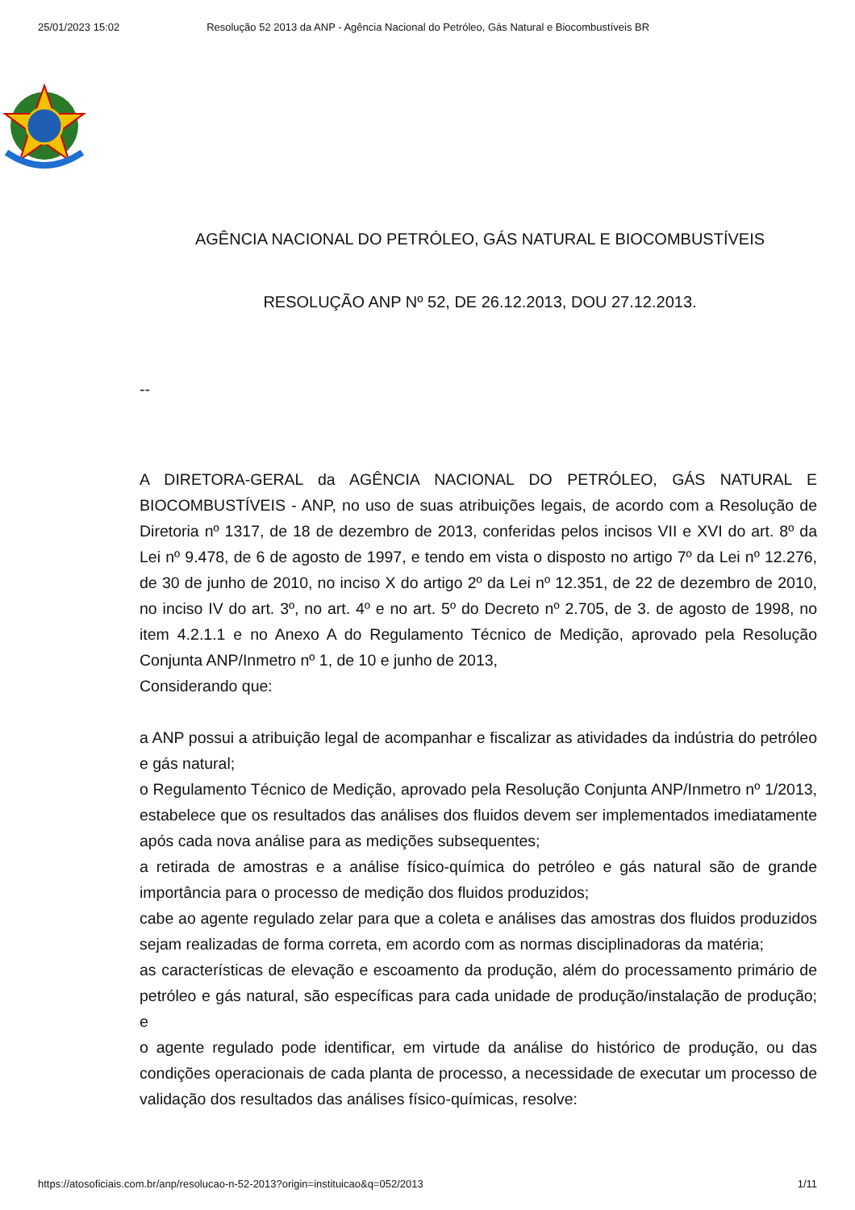25/01/2023 15:02 Resolução 52 2013 da ANP - Agência Nacional do Petróleo, Gás Natural e Biocombustíveis BR
AGÊNCIA NACIONAL DO PETRÓLEO, GÁS NATURAL E BIOCOMBUSTÍVEIS
RESOLUÇÃO ANP Nº 52, DE 26.12.2013, DOU 27.12.2013.
--
A DIRETORA-GERAL da AGÊNCIA NACIONAL DO PETRÓLEO, GÁS NATURAL E BIOCOMBUSTÍVEIS - ANP, no uso de suas atribuições legais, de acordo com a Resolução de Diretoria nº 1317, de 18 de dezembro de 2013, conferidas pelos incisos VII e XVI do art. 8º da Lei nº 9.478, de 6 de agosto de 1997, e tendo em vista o disposto no artigo 7º da Lei nº 12.276, de 30 de junho de 2010, no inciso X do artigo 2º da Lei nº 12.351, de 22 de dezembro de 2010, no inciso IV do art. 3º, no art. 4º e no art. 5º do Decreto nº 2.705, de 3. de agosto de 1998, no item 4.2.1.1 e no Anexo A do Regulamento Técnico de Medição, aprovado pela Resolução Conjunta ANP/Inmetro nº 1, de 10 e junho de 2013,
Considerando que:
a ANP possui a atribuição legal de acompanhar e fiscalizar as atividades da indústria do petróleo e gás natural;
o Regulamento Técnico de Medição, aprovado pela Resolução Conjunta ANP/Inmetro nº 1/2013, estabelece que os resultados das análises dos fluidos devem ser implementados imediatamente após cada nova análise para as medições subsequentes;
a retirada de amostras e a análise físico-química do petróleo e gás natural são de grande importância para o processo de medição dos fluidos produzidos;
cabe ao agente regulado zelar para que a coleta e análises das amostras dos fluidos produzidos sejam realizadas de forma correta, em acordo com as normas disciplinadoras da matéria;
as características de elevação e escoamento da produção, além do processamento primário de petróleo e gás natural, são específicas para cada unidade de produção/instalação de produção; e
o agente regulado pode identificar, em virtude da análise do histórico de produção, ou das condições operacionais de cada planta de processo, a necessidade de executar um processo de validação dos resultados das análises físico-químicas, resolve:
https://atosoficiais.com.br/anp/resolucao-n-52-2013?origin=instituicao&q=052/2013 1/11